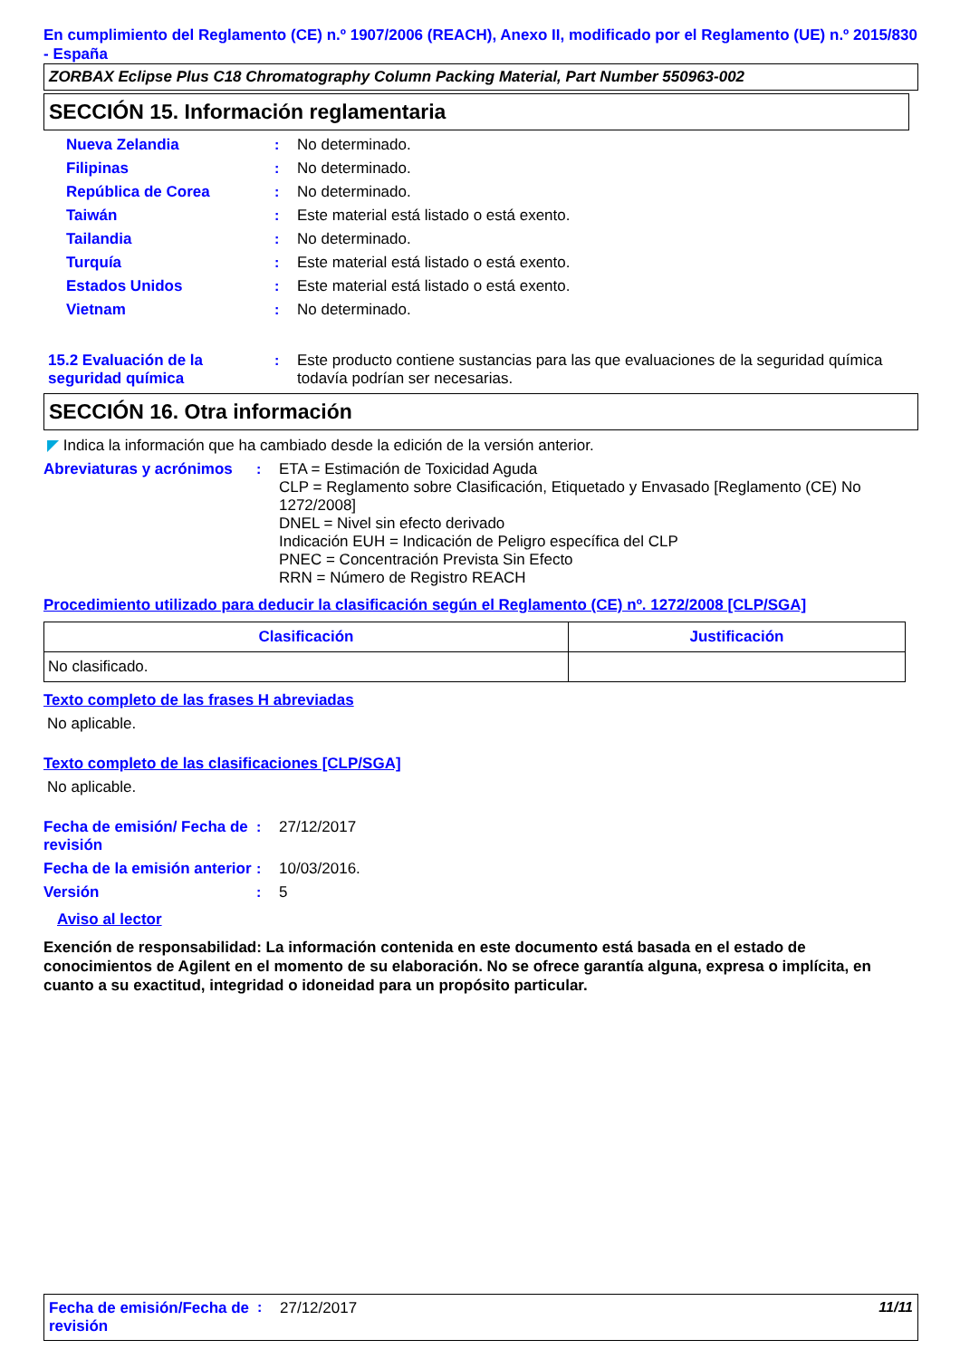En cumplimiento del Reglamento (CE) n.º 1907/2006 (REACH), Anexo II, modificado por el Reglamento (UE) n.º 2015/830 - España
ZORBAX Eclipse Plus C18 Chromatography Column Packing Material, Part Number 550963-002
SECCIÓN 15. Información reglamentaria
Nueva Zelandia : No determinado.
Filipinas : No determinado.
República de Corea : No determinado.
Taiwán : Este material está listado o está exento.
Tailandia : No determinado.
Turquía : Este material está listado o está exento.
Estados Unidos : Este material está listado o está exento.
Vietnam : No determinado.
15.2 Evaluación de la seguridad química
: Este producto contiene sustancias para las que evaluaciones de la seguridad química todavía podrían ser necesarias.
SECCIÓN 16. Otra información
◤ Indica la información que ha cambiado desde la edición de la versión anterior.
Abreviaturas y acrónimos
: ETA = Estimación de Toxicidad Aguda
CLP = Reglamento sobre Clasificación, Etiquetado y Envasado [Reglamento (CE) No 1272/2008]
DNEL = Nivel sin efecto derivado
Indicación EUH = Indicación de Peligro específica del CLP
PNEC = Concentración Prevista Sin Efecto
RRN = Número de Registro REACH
Procedimiento utilizado para deducir la clasificación según el Reglamento (CE) nº. 1272/2008 [CLP/SGA]
| Clasificación | Justificación |
| --- | --- |
| No clasificado. | |
Texto completo de las frases H abreviadas
No aplicable.
Texto completo de las clasificaciones [CLP/SGA]
No aplicable.
Fecha de emisión/ Fecha de revisión
: 27/12/2017
Fecha de la emisión anterior
: 10/03/2016.
Versión : 5
Aviso al lector
Exención de responsabilidad: La información contenida en este documento está basada en el estado de conocimientos de Agilent en el momento de su elaboración. No se ofrece garantía alguna, expresa o implícita, en cuanto a su exactitud, integridad o idoneidad para un propósito particular.
Fecha de emisión/Fecha de revisión
: 27/12/2017 11/11